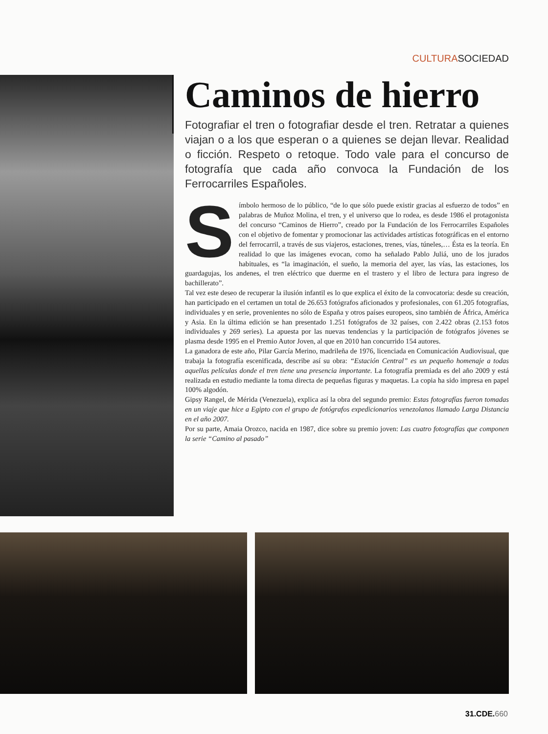CULTURASOCIEDAD
Caminos de hierro
Fotografiar el tren o fotografiar desde el tren. Retratar a quienes viajan o a los que esperan o a quienes se dejan llevar. Realidad o ficción. Respeto o retoque. Todo vale para el concurso de fotografía que cada año convoca la Fundación de los Ferrocarriles Españoles.
Símbolo hermoso de lo público, “de lo que sólo puede existir gracias al esfuerzo de todos” en palabras de Muñoz Molina, el tren, y el universo que lo rodea, es desde 1986 el protagonista del concurso “Caminos de Hierro”, creado por la Fundación de los Ferrocarriles Españoles con el objetivo de fomentar y promocionar las actividades artísticas fotográficas en el entorno del ferrocarril, a través de sus viajeros, estaciones, trenes, vías, túneles,… Ésta es la teoría. En realidad lo que las imágenes evocan, como ha señalado Pablo Juliá, uno de los jurados habituales, es “la imaginación, el sueño, la memoria del ayer, las vías, las estaciones, los guardagujas, los andenes, el tren eléctrico que duerme en el trastero y el libro de lectura para ingreso de bachillerato”.
Tal vez este deseo de recuperar la ilusión infantil es lo que explica el éxito de la convocatoria: desde su creación, han participado en el certamen un total de 26.653 fotógrafos aficionados y profesionales, con 61.205 fotografías, individuales y en serie, provenientes no sólo de España y otros países europeos, sino también de África, América y Asia. En la última edición se han presentado 1.251 fotógrafos de 32 países, con 2.422 obras (2.153 fotos individuales y 269 series). La apuesta por las nuevas tendencias y la participación de fotógrafos jóvenes se plasma desde 1995 en el Premio Autor Joven, al que en 2010 han concurrido 154 autores.
La ganadora de este año, Pilar García Merino, madrileña de 1976, licenciada en Comunicación Audiovisual, que trabaja la fotografía escenificada, describe así su obra: “Estación Central” es un pequeño homenaje a todas aquellas películas donde el tren tiene una presencia importante. La fotografía premiada es del año 2009 y está realizada en estudio mediante la toma directa de pequeñas figuras y maquetas. La copia ha sido impresa en papel 100% algodón.
Gipsy Rangel, de Mérida (Venezuela), explica así la obra del segundo premio: Estas fotografías fueron tomadas en un viaje que hice a Egipto con el grupo de fotógrafos expedicionarios venezolanos llamado Larga Distancia en el año 2007.
Por su parte, Amaia Orozco, nacida en 1987, dice sobre su premio joven: Las cuatro fotografías que componen la serie “Camino al pasado”
31.CDE.660